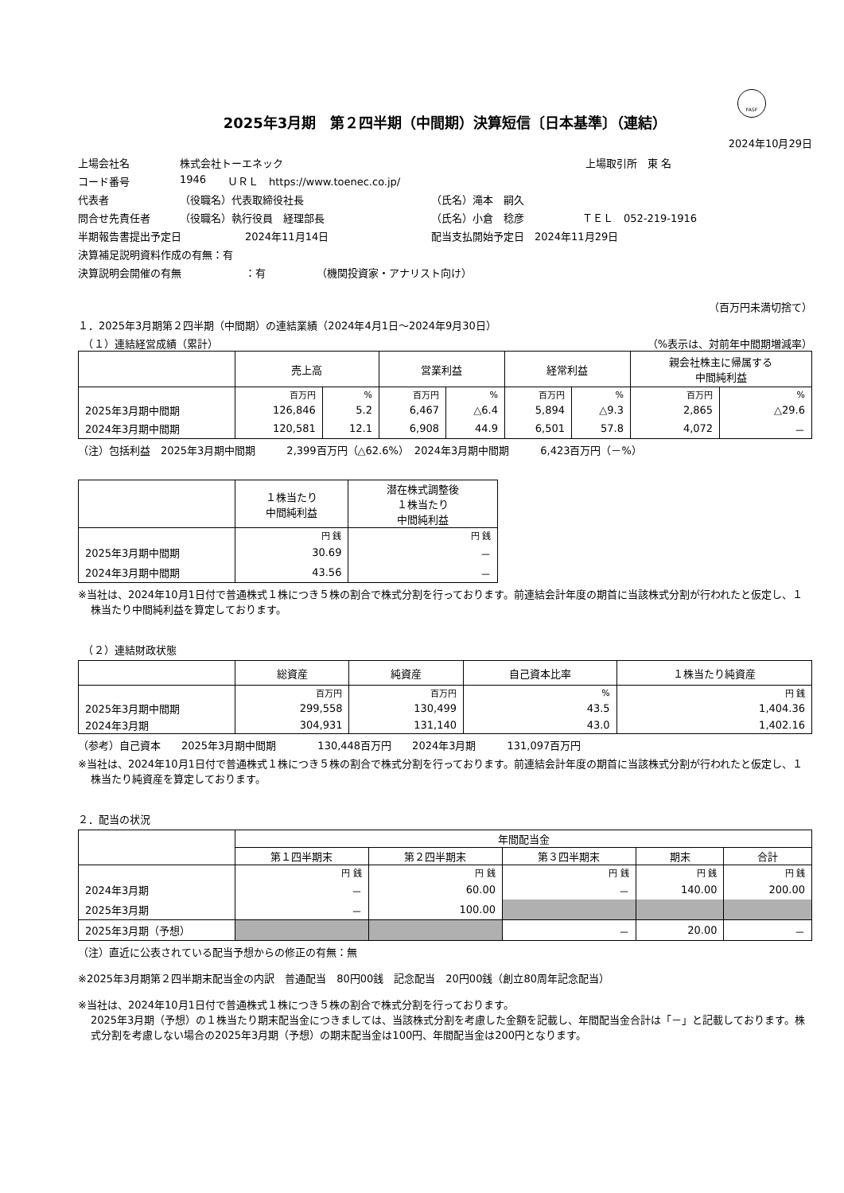FASF
2025年3月期　第２四半期（中間期）決算短信〔日本基準〕（連結）
2024年10月29日
上場会社名 株式会社トーエネック 上場取引所　東 名
コード番号 1946 ＵＲＬ　https://www.toenec.co.jp/
代表者 （役職名）代表取締役社長 （氏名）滝本　嗣久
問合せ先責任者 （役職名）執行役員　経理部長 （氏名）小倉　稔彦 ＴＥＬ　052-219-1916
半期報告書提出予定日 2024年11月14日 配当支払開始予定日　2024年11月29日
決算補足説明資料作成の有無：有
決算説明会開催の有無 ：有 （機関投資家・アナリスト向け）
（百万円未満切捨て）
１．2025年3月期第２四半期（中間期）の連結業績（2024年4月1日～2024年9月30日）
　（１）連結経営成績（累計） （%表示は、対前年中間期増減率）
| | 売上高 | | 営業利益 | | 経常利益 | | 親会社株主に帰属する 中間純利益 | |
| --- | --- | --- | --- | --- | --- | --- | --- | --- |
| | 百万円 | % | 百万円 | % | 百万円 | % | 百万円 | % |
| 2025年3月期中間期 | 126,846 | 5.2 | 6,467 | △6.4 | 5,894 | △9.3 | 2,865 | △29.6 |
| 2024年3月期中間期 | 120,581 | 12.1 | 6,908 | 44.9 | 6,501 | 57.8 | 4,072 | － |
（注）包括利益　2025年3月期中間期　　　2,399百万円（△62.6%）　2024年3月期中間期　　　6,423百万円（－%）
| | １株当たり 中間純利益 | 潜在株式調整後 １株当たり 中間純利益 |
| --- | --- | --- |
| | 円 銭 | 円 銭 |
| 2025年3月期中間期 | 30.69 | － |
| 2024年3月期中間期 | 43.56 | － |
※当社は、2024年10月1日付で普通株式１株につき５株の割合で株式分割を行っております。前連結会計年度の期首に当該株式分割が行われたと仮定し、１株当たり中間純利益を算定しております。
　（２）連結財政状態
| | 総資産 | 純資産 | 自己資本比率 | １株当たり純資産 |
| --- | --- | --- | --- | --- |
| | 百万円 | 百万円 | % | 円 銭 |
| 2025年3月期中間期 | 299,558 | 130,499 | 43.5 | 1,404.36 |
| 2024年3月期 | 304,931 | 131,140 | 43.0 | 1,402.16 |
（参考）自己資本　　2025年3月期中間期　　　　130,448百万円　　2024年3月期　　　131,097百万円
※当社は、2024年10月1日付で普通株式１株につき５株の割合で株式分割を行っております。前連結会計年度の期首に当該株式分割が行われたと仮定し、１株当たり純資産を算定しております。
２．配当の状況
| | 年間配当金 | | | | |
| --- | --- | --- | --- | --- | --- |
| | 第１四半期末 | 第２四半期末 | 第３四半期末 | 期末 | 合計 |
| | 円 銭 | 円 銭 | 円 銭 | 円 銭 | 円 銭 |
| 2024年3月期 | － | 60.00 | － | 140.00 | 200.00 |
| 2025年3月期 | － | 100.00 | | | |
| 2025年3月期（予想） | | | － | 20.00 | － |
（注）直近に公表されている配当予想からの修正の有無：無
※2025年3月期第２四半期末配当金の内訳　普通配当　80円00銭　記念配当　20円00銭（創立80周年記念配当）
※当社は、2024年10月1日付で普通株式１株につき５株の割合で株式分割を行っております。
2025年3月期（予想）の１株当たり期末配当金につきましては、当該株式分割を考慮した金額を記載し、年間配当金合計は「－」と記載しております。株式分割を考慮しない場合の2025年3月期（予想）の期末配当金は100円、年間配当金は200円となります。